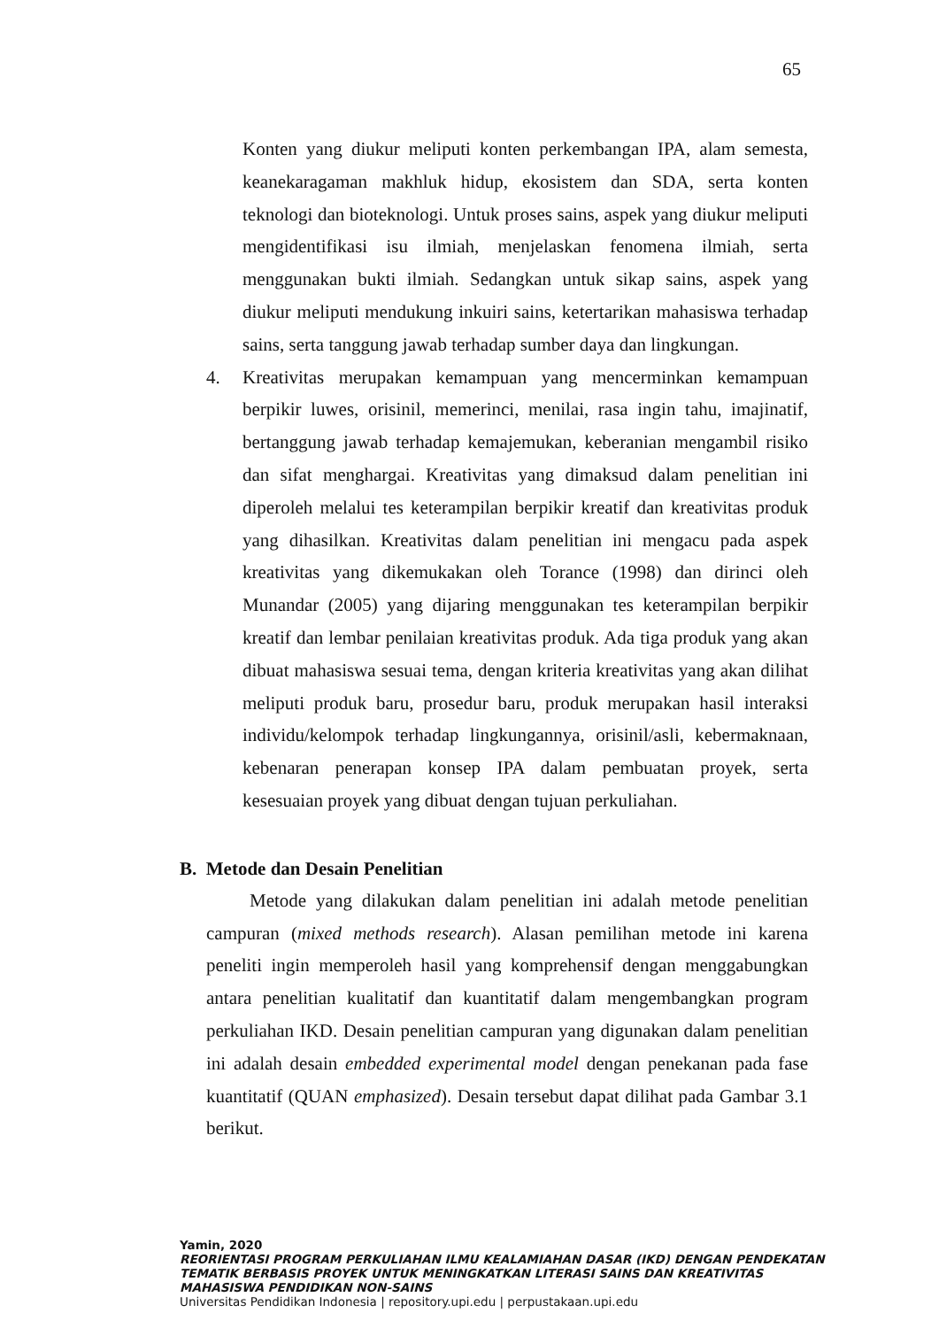65
Konten yang diukur meliputi konten perkembangan IPA, alam semesta, keanekaragaman makhluk hidup, ekosistem dan SDA, serta konten teknologi dan bioteknologi. Untuk proses sains, aspek yang diukur meliputi mengidentifikasi isu ilmiah, menjelaskan fenomena ilmiah, serta menggunakan bukti ilmiah. Sedangkan untuk sikap sains, aspek yang diukur meliputi mendukung inkuiri sains, ketertarikan mahasiswa terhadap sains, serta tanggung jawab terhadap sumber daya dan lingkungan.
4. Kreativitas merupakan kemampuan yang mencerminkan kemampuan berpikir luwes, orisinil, memerinci, menilai, rasa ingin tahu, imajinatif, bertanggung jawab terhadap kemajemukan, keberanian mengambil risiko dan sifat menghargai. Kreativitas yang dimaksud dalam penelitian ini diperoleh melalui tes keterampilan berpikir kreatif dan kreativitas produk yang dihasilkan. Kreativitas dalam penelitian ini mengacu pada aspek kreativitas yang dikemukakan oleh Torance (1998) dan dirinci oleh Munandar (2005) yang dijaring menggunakan tes keterampilan berpikir kreatif dan lembar penilaian kreativitas produk. Ada tiga produk yang akan dibuat mahasiswa sesuai tema, dengan kriteria kreativitas yang akan dilihat meliputi produk baru, prosedur baru, produk merupakan hasil interaksi individu/kelompok terhadap lingkungannya, orisinil/asli, kebermaknaan, kebenaran penerapan konsep IPA dalam pembuatan proyek, serta kesesuaian proyek yang dibuat dengan tujuan perkuliahan.
B. Metode dan Desain Penelitian
Metode yang dilakukan dalam penelitian ini adalah metode penelitian campuran (mixed methods research). Alasan pemilihan metode ini karena peneliti ingin memperoleh hasil yang komprehensif dengan menggabungkan antara penelitian kualitatif dan kuantitatif dalam mengembangkan program perkuliahan IKD. Desain penelitian campuran yang digunakan dalam penelitian ini adalah desain embedded experimental model dengan penekanan pada fase kuantitatif (QUAN emphasized). Desain tersebut dapat dilihat pada Gambar 3.1 berikut.
Yamin, 2020
REORIENTASI PROGRAM PERKULIAHAN ILMU KEALAMIAHAN DASAR (IKD) DENGAN PENDEKATAN
TEMATIK BERBASIS PROYEK UNTUK MENINGKATKAN LITERASI SAINS DAN KREATIVITAS
MAHASISWA PENDIDIKAN NON-SAINS
Universitas Pendidikan Indonesia | repository.upi.edu | perpustakaan.upi.edu